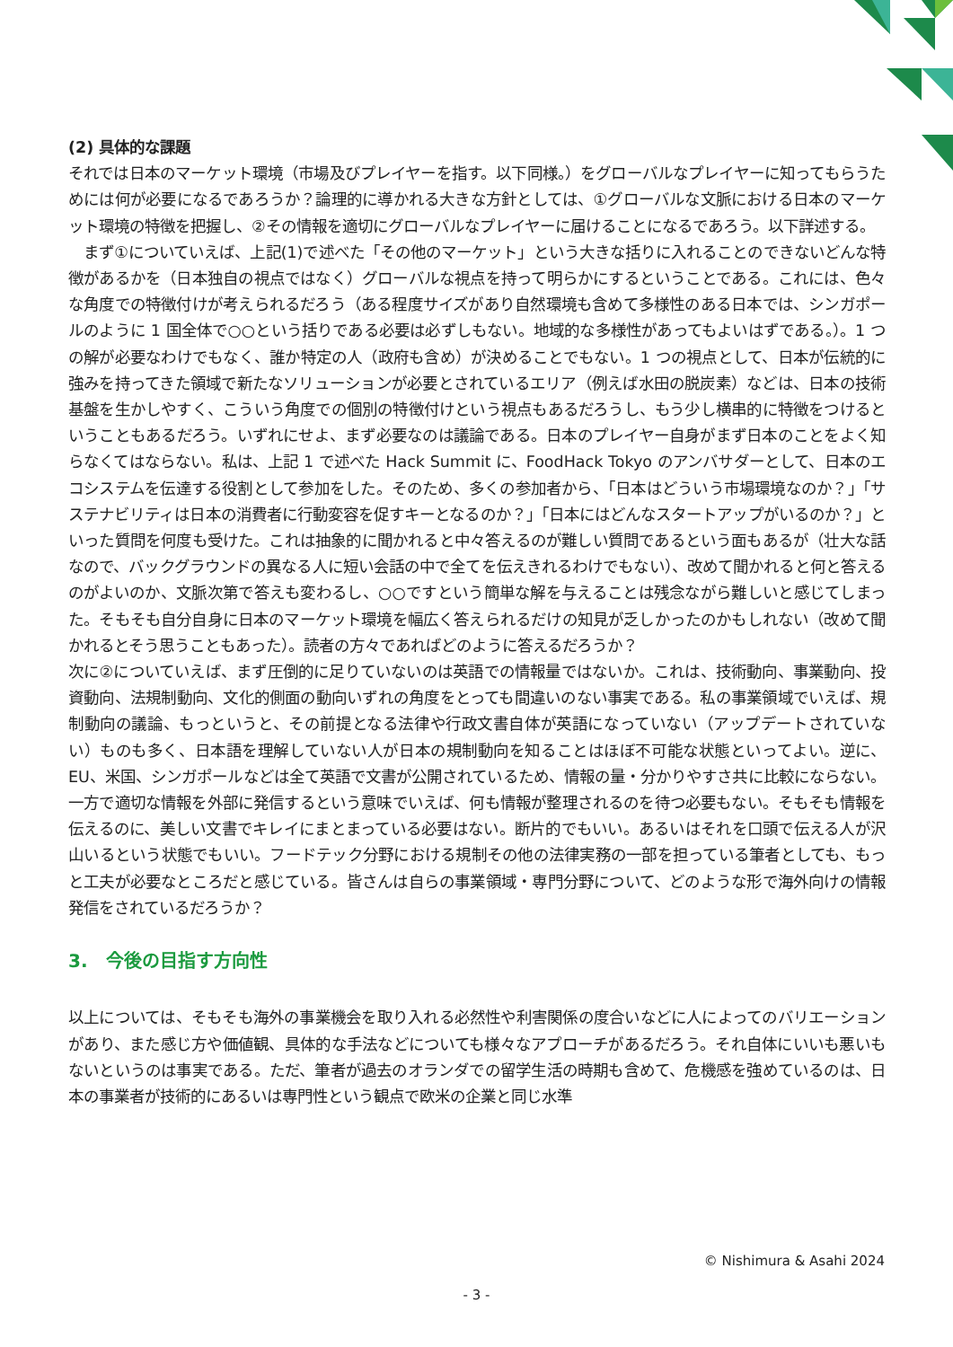(2) 具体的な課題
それでは日本のマーケット環境（市場及びプレイヤーを指す。以下同様。）をグローバルなプレイヤーに知ってもらうためには何が必要になるであろうか？論理的に導かれる大きな方針としては、①グローバルな文脈における日本のマーケット環境の特徴を把握し、②その情報を適切にグローバルなプレイヤーに届けることになるであろう。以下詳述する。
　まず①についていえば、上記(1)で述べた「その他のマーケット」という大きな括りに入れることのできないどんな特徴があるかを（日本独自の視点ではなく）グローバルな視点を持って明らかにするということである。これには、色々な角度での特徴付けが考えられるだろう（ある程度サイズがあり自然環境も含めて多様性のある日本では、シンガポールのように 1 国全体で○○という括りである必要は必ずしもない。地域的な多様性があってもよいはずである。）。1 つの解が必要なわけでもなく、誰か特定の人（政府も含め）が決めることでもない。1 つの視点として、日本が伝統的に強みを持ってきた領域で新たなソリューションが必要とされているエリア（例えば水田の脱炭素）などは、日本の技術基盤を生かしやすく、こういう角度での個別の特徴付けという視点もあるだろうし、もう少し横串的に特徴をつけるということもあるだろう。いずれにせよ、まず必要なのは議論である。日本のプレイヤー自身がまず日本のことをよく知らなくてはならない。私は、上記 1 で述べた Hack Summit に、FoodHack Tokyo のアンバサダーとして、日本のエコシステムを伝達する役割として参加をした。そのため、多くの参加者から、「日本はどういう市場環境なのか？」「サステナビリティは日本の消費者に行動変容を促すキーとなるのか？」「日本にはどんなスタートアップがいるのか？」といった質問を何度も受けた。これは抽象的に聞かれると中々答えるのが難しい質問であるという面もあるが（壮大な話なので、バックグラウンドの異なる人に短い会話の中で全てを伝えきれるわけでもない）、改めて聞かれると何と答えるのがよいのか、文脈次第で答えも変わるし、○○ですという簡単な解を与えることは残念ながら難しいと感じてしまった。そもそも自分自身に日本のマーケット環境を幅広く答えられるだけの知見が乏しかったのかもしれない（改めて聞かれるとそう思うこともあった）。読者の方々であればどのように答えるだろうか？
次に②についていえば、まず圧倒的に足りていないのは英語での情報量ではないか。これは、技術動向、事業動向、投資動向、法規制動向、文化的側面の動向いずれの角度をとっても間違いのない事実である。私の事業領域でいえば、規制動向の議論、もっというと、その前提となる法律や行政文書自体が英語になっていない（アップデートされていない）ものも多く、日本語を理解していない人が日本の規制動向を知ることはほぼ不可能な状態といってよい。逆に、EU、米国、シンガポールなどは全て英語で文書が公開されているため、情報の量・分かりやすさ共に比較にならない。一方で適切な情報を外部に発信するという意味でいえば、何も情報が整理されるのを待つ必要もない。そもそも情報を伝えるのに、美しい文書でキレイにまとまっている必要はない。断片的でもいい。あるいはそれを口頭で伝える人が沢山いるという状態でもいい。フードテック分野における規制その他の法律実務の一部を担っている筆者としても、もっと工夫が必要なところだと感じている。皆さんは自らの事業領域・専門分野について、どのような形で海外向けの情報発信をされているだろうか？
3.　今後の目指す方向性
以上については、そもそも海外の事業機会を取り入れる必然性や利害関係の度合いなどに人によってのバリエーションがあり、また感じ方や価値観、具体的な手法などについても様々なアプローチがあるだろう。それ自体にいいも悪いもないというのは事実である。ただ、筆者が過去のオランダでの留学生活の時期も含めて、危機感を強めているのは、日本の事業者が技術的にあるいは専門性という観点で欧米の企業と同じ水準
© Nishimura & Asahi 2024
- 3 -